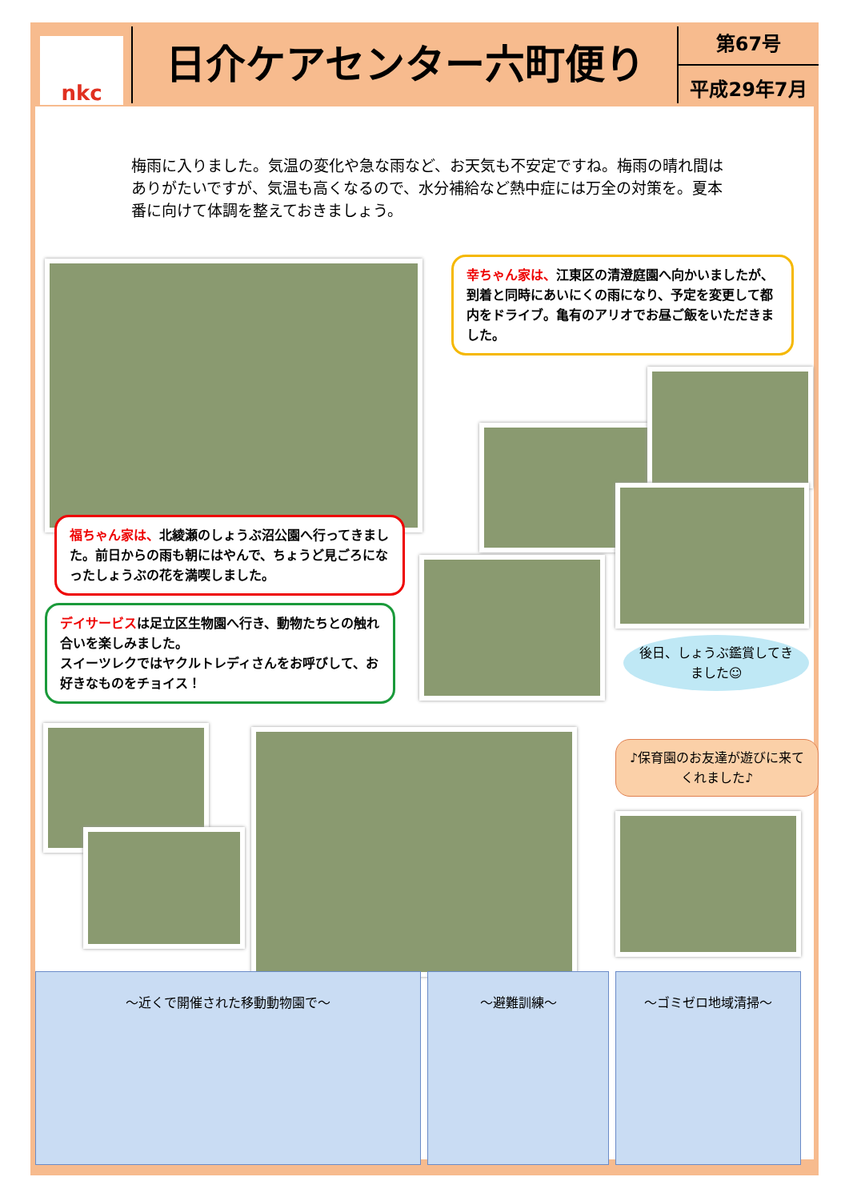nkc
日介ケアセンター六町便り
第67号
平成29年7月
梅雨に入りました。気温の変化や急な雨など、お天気も不安定ですね。梅雨の晴れ間はありがたいですが、気温も高くなるので、水分補給など熱中症には万全の対策を。夏本番に向けて体調を整えておきましょう。
幸ちゃん家は、江東区の清澄庭園へ向かいましたが、到着と同時にあいにくの雨になり、予定を変更して都内をドライブ。亀有のアリオでお昼ご飯をいただきました。
福ちゃん家は、北綾瀬のしょうぶ沼公園へ行ってきました。前日からの雨も朝にはやんで、ちょうど見ごろになったしょうぶの花を満喫しました。
デイサービスは足立区生物園へ行き、動物たちとの触れ合いを楽しみました。
スイーツレクではヤクルトレディさんをお呼びして、お好きなものをチョイス！
後日、しょうぶ鑑賞してきました☺
♪保育園のお友達が遊びに来てくれました♪
～近くで開催された移動動物園で～ ～避難訓練～ ～ゴミゼロ地域清掃～